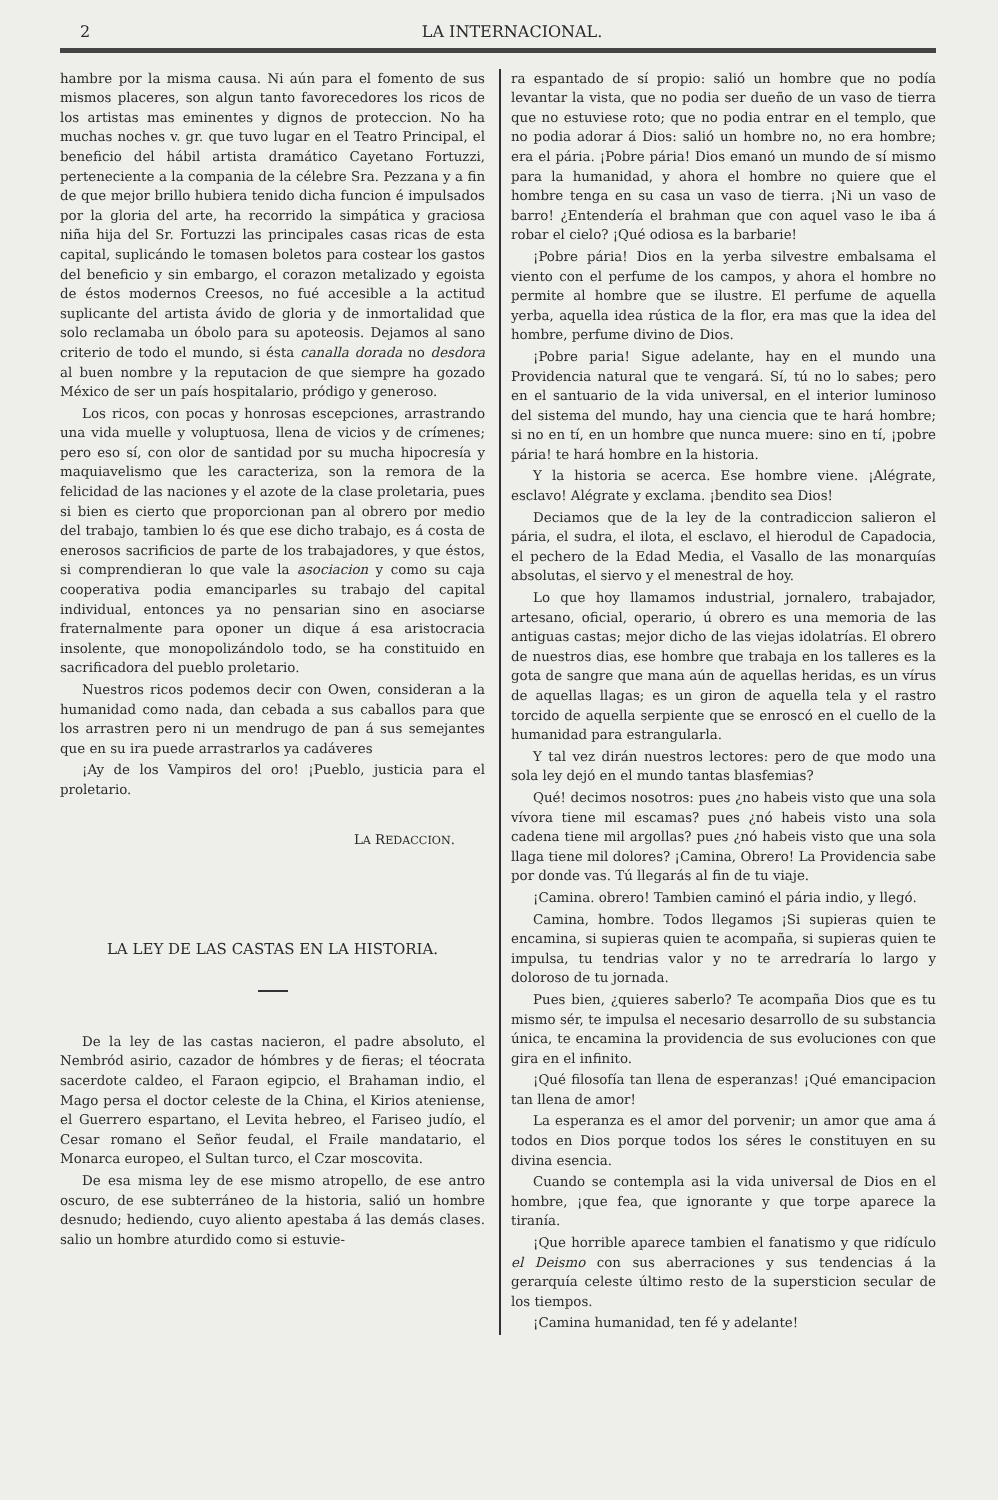2 LA INTERNACIONAL.
hambre por la misma causa. Ni aún para el fomento de sus mismos placeres, son algun tanto favorecedores los ricos de los artistas mas eminentes y dignos de proteccion. No ha muchas noches v. gr. que tuvo lugar en el Teatro Principal, el beneficio del hábil artista dramático Cayetano Fortuzzi, perteneciente a la compania de la célebre Sra. Pezzana y a fin de que mejor brillo hubiera tenido dicha funcion é impulsados por la gloria del arte, ha recorrido la simpática y graciosa niña hija del Sr. Fortuzzi las principales casas ricas de esta capital, suplicándo le tomasen boletos para costear los gastos del beneficio y sin embargo, el corazon metalizado y egoista de éstos modernos Creesos, no fué accesible a la actitud suplicante del artista ávido de gloria y de inmortalidad que solo reclamaba un óbolo para su apoteosis. Dejamos al sano criterio de todo el mundo, si ésta canalla dorada no desdora al buen nombre y la reputacion de que siempre ha gozado México de ser un país hospitalario, pródigo y generoso.
Los ricos, con pocas y honrosas escepciones, arrastrando una vida muelle y voluptuosa, llena de vicios y de crímenes; pero eso sí, con olor de santidad por su mucha hipocresía y maquiavelismo que les caracteriza, son la remora de la felicidad de las naciones y el azote de la clase proletaria, pues si bien es cierto que proporcionan pan al obrero por medio del trabajo, tambien lo és que ese dicho trabajo, es á costa de enerosos sacrificios de parte de los trabajadores, y que éstos, si comprendieran lo que vale la asociacion y como su caja cooperativa podia emanciparles su trabajo del capital individual, entonces ya no pensarian sino en asociarse fraternalmente para oponer un dique á esa aristocracia insolente, que monopolizándolo todo, se ha constituido en sacrificadora del pueblo proletario.
Nuestros ricos podemos decir con Owen, consideran a la humanidad como nada, dan cebada a sus caballos para que los arrastren pero ni un mendrugo de pan á sus semejantes que en su ira puede arrastrarlos ya cadáveres
¡Ay de los Vampiros del oro! ¡Pueblo, justicia para el proletario.
LA REDACCION.
LA LEY DE LAS CASTAS EN LA HISTORIA.
De la ley de las castas nacieron, el padre absoluto, el Nembród asirio, cazador de hómbres y de fieras; el téocrata sacerdote caldeo, el Faraon egipcio, el Brahaman indio, el Mago persa el doctor celeste de la China, el Kirios ateniense, el Guerrero espartano, el Levita hebreo, el Fariseo judío, el Cesar romano el Señor feudal, el Fraile mandatario, el Monarca europeo, el Sultan turco, el Czar moscovita.
De esa misma ley de ese mismo atropello, de ese antro oscuro, de ese subterráneo de la historia, salió un hombre desnudo; hediendo, cuyo aliento apestaba á las demás clases. salio un hombre aturdido como si estuvie-
ra espantado de sí propio: salió un hombre que no podía levantar la vista, que no podia ser dueño de un vaso de tierra que no estuviese roto; que no podia entrar en el templo, que no podia adorar á Dios: salió un hombre no, no era hombre; era el pária. ¡Pobre pária! Dios emanó un mundo de sí mismo para la humanidad, y ahora el hombre no quiere que el hombre tenga en su casa un vaso de tierra. ¡Ni un vaso de barro! ¿Entendería el brahman que con aquel vaso le iba á robar el cielo? ¡Qué odiosa es la barbarie!
¡Pobre pária! Dios en la yerba silvestre embalsama el viento con el perfume de los campos, y ahora el hombre no permite al hombre que se ilustre. El perfume de aquella yerba, aquella idea rústica de la flor, era mas que la idea del hombre, perfume divino de Dios.
¡Pobre paria! Sigue adelante, hay en el mundo una Providencia natural que te vengará. Sí, tú no lo sabes; pero en el santuario de la vida universal, en el interior luminoso del sistema del mundo, hay una ciencia que te hará hombre; si no en tí, en un hombre que nunca muere: sino en tí, ¡pobre pária! te hará hombre en la historia.
Y la historia se acerca. Ese hombre viene. ¡Alégrate, esclavo! Alégrate y exclama. ¡bendito sea Dios!
Deciamos que de la ley de la contradiccion salieron el pária, el sudra, el ilota, el esclavo, el hierodul de Capadocia, el pechero de la Edad Media, el Vasallo de las monarquías absolutas, el siervo y el menestral de hoy.
Lo que hoy llamamos industrial, jornalero, trabajador, artesano, oficial, operario, ú obrero es una memoria de las antiguas castas; mejor dicho de las viejas idolatrías. El obrero de nuestros dias, ese hombre que trabaja en los talleres es la gota de sangre que mana aún de aquellas heridas, es un vírus de aquellas llagas; es un giron de aquella tela y el rastro torcido de aquella serpiente que se enroscó en el cuello de la humanidad para estrangularla.
Y tal vez dirán nuestros lectores: pero de que modo una sola ley dejó en el mundo tantas blasfemias?
Qué! decimos nosotros: pues ¿no habeis visto que una sola vívora tiene mil escamas? pues ¿nó habeis visto una sola cadena tiene mil argollas? pues ¿nó habeis visto que una sola llaga tiene mil dolores? ¡Camina, Obrero! La Providencia sabe por donde vas. Tú llegarás al fin de tu viaje.
¡Camina. obrero! Tambien caminó el pária indio, y llegó.
Camina, hombre. Todos llegamos ¡Si supieras quien te encamina, si supieras quien te acompaña, si supieras quien te impulsa, tu tendrias valor y no te arredraría lo largo y doloroso de tu jornada.
Pues bien, ¿quieres saberlo? Te acompaña Dios que es tu mismo sér, te impulsa el necesario desarrollo de su substancia única, te encamina la providencia de sus evoluciones con que gira en el infinito.
¡Qué filosofía tan llena de esperanzas! ¡Qué emancipacion tan llena de amor!
La esperanza es el amor del porvenir; un amor que ama á todos en Dios porque todos los séres le constituyen en su divina esencia.
Cuando se contempla asi la vida universal de Dios en el hombre, ¡que fea, que ignorante y que torpe aparece la tiranía.
¡Que horrible aparece tambien el fanatismo y que ridículo el Deismo con sus aberraciones y sus tendencias á la gerarquía celeste último resto de la supersticion secular de los tiempos.
¡Camina humanidad, ten fé y adelante!